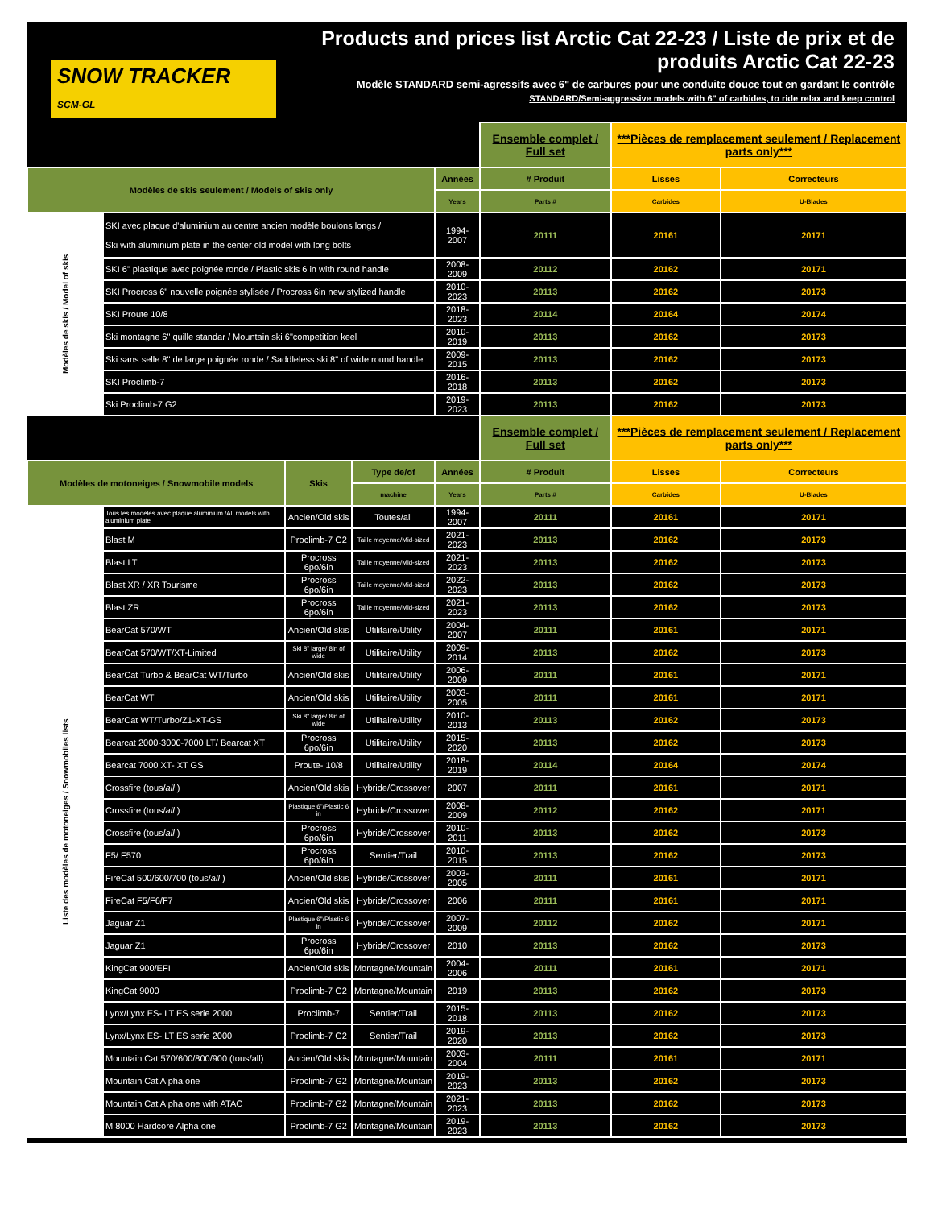SNOW TRACKER
SCM-GL
Products and prices list Arctic Cat 22-23 / Liste de prix et de produits Arctic Cat 22-23
Modèle STANDARD semi-agressifs avec 6" de carbures pour une conduite douce tout en gardant le contrôle
STANDARD/Semi-aggressive models with 6" of carbides, to ride relax and keep control
| | | | | | Ensemble complet / Full set | ***Pièces de remplacement seulement / Replacement parts only*** | |
| Modèles de skis seulement / Models of skis only | | | | Années | # Produit | Lisses | Correcteurs |
| | | | | Years | Parts # | Carbides | U-Blades |
| Modèles de skis / Model of skis | SKI avec plaque d'aluminium au centre ancien modèle boulons longs / Ski with aluminium plate in the center old model with long bolts | | | 1994-2007 | 20111 | 20161 | 20171 |
| | SKI 6" plastique avec poignée ronde / Plastic skis 6 in with round handle | | | 2008-2009 | 20112 | 20162 | 20171 |
| | SKI Procross 6" nouvelle poignée stylisée / Procross 6in new stylized handle | | | 2010-2023 | 20113 | 20162 | 20173 |
| | SKI Proute 10/8 | | | 2018-2023 | 20114 | 20164 | 20174 |
| | Ski montagne 6" quille standar / Mountain ski 6"competition keel | | | 2010-2019 | 20113 | 20162 | 20173 |
| | Ski sans selle 8" de large poignée ronde / Saddleless ski 8" of wide round handle | | | 2009-2015 | 20113 | 20162 | 20173 |
| | SKI Proclimb-7 | | | 2016-2018 | 20113 | 20162 | 20173 |
| | Ski Proclimb-7 G2 | | | 2019-2023 | 20113 | 20162 | 20173 |
| | | | | | Ensemble complet / Full set | ***Pièces de remplacement seulement / Replacement parts only*** | |
| Modèles de motoneiges / Snowmobile models | | Skis | Type de/of | Années | # Produit | Lisses | Correcteurs |
| | | | machine | Years | Parts # | Carbides | U-Blades |
| Liste des modèles de motoneiges / Snowmobiles lists | Tous les modèles avec plaque aluminium /All models with aluminium plate | Ancien/Old skis | Toutes/all | 1994-2007 | 20111 | 20161 | 20171 |
| | Blast M | Proclimb-7 G2 | Taille moyenne/Mid-sized | 2021-2023 | 20113 | 20162 | 20173 |
| | Blast LT | Procross 6po/6in | Taille moyenne/Mid-sized | 2021-2023 | 20113 | 20162 | 20173 |
| | Blast XR / XR Tourisme | Procross 6po/6in | Taille moyenne/Mid-sized | 2022-2023 | 20113 | 20162 | 20173 |
| | Blast ZR | Procross 6po/6in | Taille moyenne/Mid-sized | 2021-2023 | 20113 | 20162 | 20173 |
| | BearCat 570/WT | Ancien/Old skis | Utilitaire/Utility | 2004-2007 | 20111 | 20161 | 20171 |
| | BearCat 570/WT/XT-Limited | Ski 8" large/ 8in of wide | Utilitaire/Utility | 2009-2014 | 20113 | 20162 | 20173 |
| | BearCat Turbo & BearCat WT/Turbo | Ancien/Old skis | Utilitaire/Utility | 2006-2009 | 20111 | 20161 | 20171 |
| | BearCat WT | Ancien/Old skis | Utilitaire/Utility | 2003-2005 | 20111 | 20161 | 20171 |
| | BearCat WT/Turbo/Z1-XT-GS | Ski 8" large/ 8in of wide | Utilitaire/Utility | 2010-2013 | 20113 | 20162 | 20173 |
| | Bearcat 2000-3000-7000 LT/ Bearcat XT | Procross 6po/6in | Utilitaire/Utility | 2015-2020 | 20113 | 20162 | 20173 |
| | Bearcat 7000 XT- XT GS | Proute- 10/8 | Utilitaire/Utility | 2018-2019 | 20114 | 20164 | 20174 |
| | Crossfire (tous/ all ) | Ancien/Old skis | Hybride/Crossover | 2007 | 20111 | 20161 | 20171 |
| | Crossfire (tous/ all ) | Plastique 6"/Plastic 6 in | Hybride/Crossover | 2008-2009 | 20112 | 20162 | 20171 |
| | Crossfire (tous/ all ) | Procross 6po/6in | Hybride/Crossover | 2010-2011 | 20113 | 20162 | 20173 |
| | F5/ F570 | Procross 6po/6in | Sentier/Trail | 2010-2015 | 20113 | 20162 | 20173 |
| | FireCat 500/600/700 (tous/ all ) | Ancien/Old skis | Hybride/Crossover | 2003-2005 | 20111 | 20161 | 20171 |
| | FireCat F5/F6/F7 | Ancien/Old skis | Hybride/Crossover | 2006 | 20111 | 20161 | 20171 |
| | Jaguar Z1 | Plastique 6"/Plastic 6 in | Hybride/Crossover | 2007-2009 | 20112 | 20162 | 20171 |
| | Jaguar Z1 | Procross 6po/6in | Hybride/Crossover | 2010 | 20113 | 20162 | 20173 |
| | KingCat 900/EFI | Ancien/Old skis | Montagne/Mountain | 2004-2006 | 20111 | 20161 | 20171 |
| | KingCat 9000 | Proclimb-7 G2 | Montagne/Mountain | 2019 | 20113 | 20162 | 20173 |
| | Lynx/Lynx ES- LT ES serie 2000 | Proclimb-7 | Sentier/Trail | 2015-2018 | 20113 | 20162 | 20173 |
| | Lynx/Lynx ES- LT ES serie 2000 | Proclimb-7 G2 | Sentier/Trail | 2019-2020 | 20113 | 20162 | 20173 |
| | Mountain Cat 570/600/800/900 (tous/all) | Ancien/Old skis | Montagne/Mountain | 2003-2004 | 20111 | 20161 | 20171 |
| | Mountain Cat Alpha one | Proclimb-7 G2 | Montagne/Mountain | 2019-2023 | 20113 | 20162 | 20173 |
| | Mountain Cat Alpha one with ATAC | Proclimb-7 G2 | Montagne/Mountain | 2021-2023 | 20113 | 20162 | 20173 |
| | M 8000 Hardcore Alpha one | Proclimb-7 G2 | Montagne/Mountain | 2019-2023 | 20113 | 20162 | 20173 |